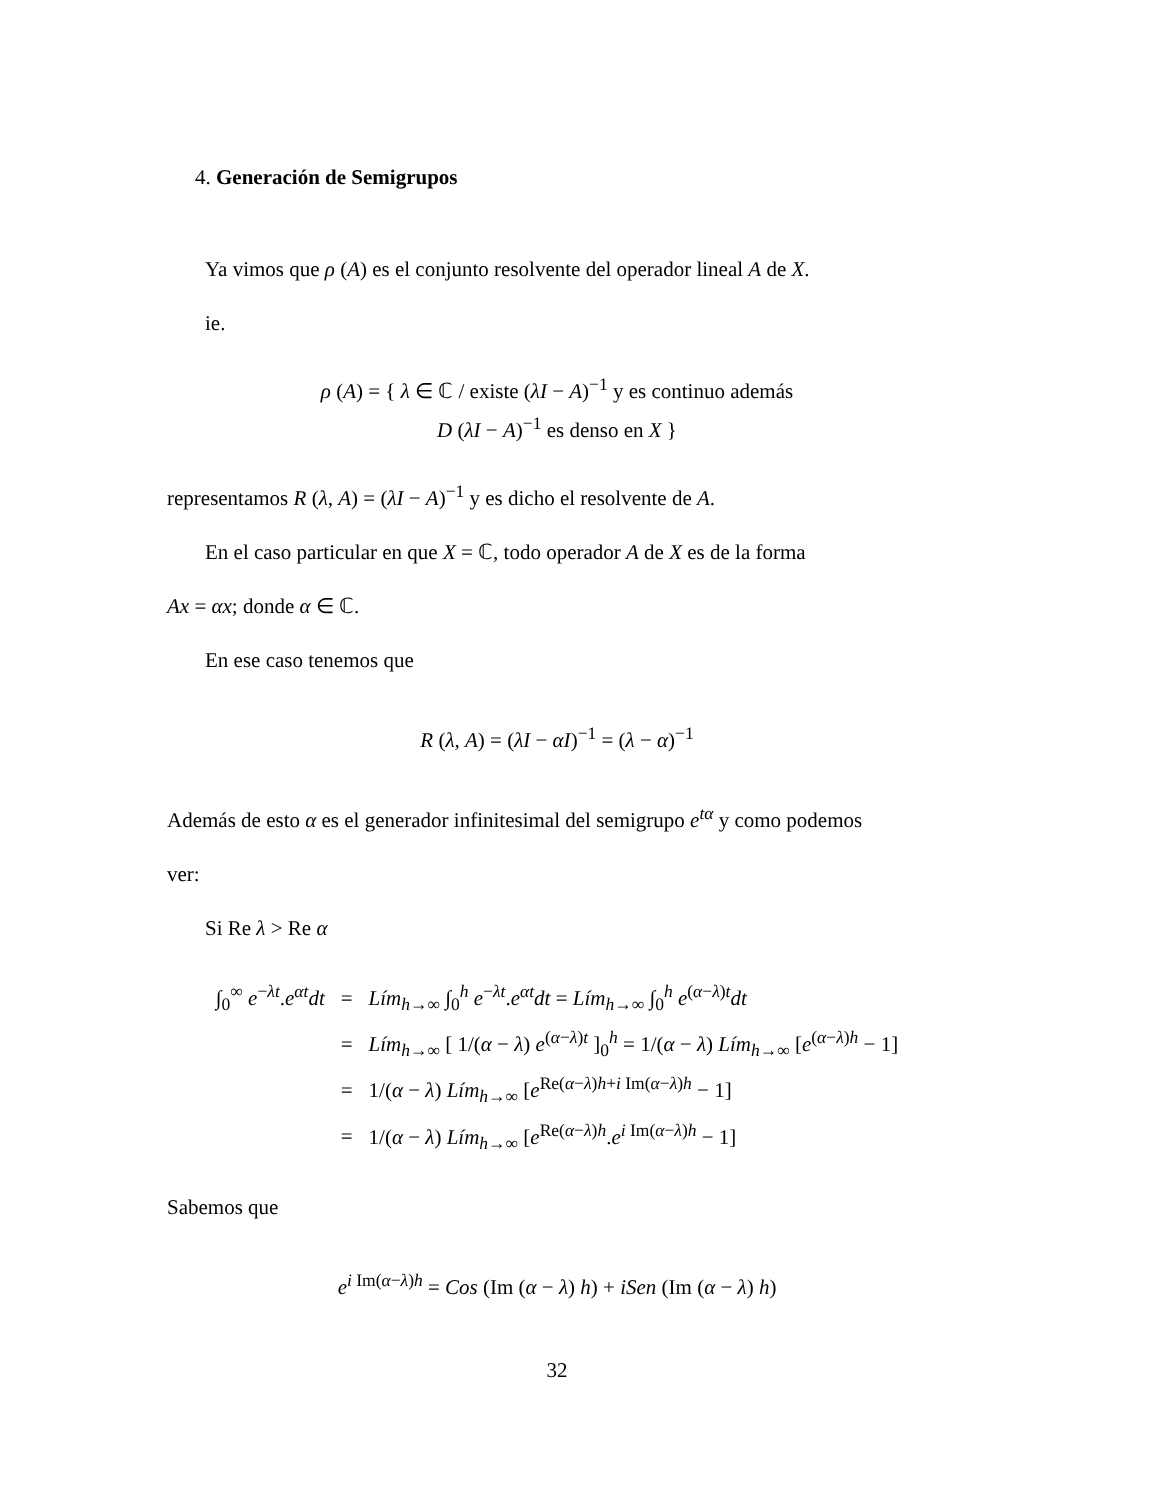4. Generación de Semigrupos
Ya vimos que ρ (A) es el conjunto resolvente del operador lineal A de X.
ie.
ρ (A) = { λ ∈ ℂ / existe (λI − A)<sup>−1</sup> y es continuo además
D (λI − A)<sup>−1</sup> es denso en X }
representamos R (λ, A) = (λI − A)<sup>−1</sup> y es dicho el resolvente de A.
En el caso particular en que X = ℂ, todo operador A de X es de la forma
Ax = αx; donde α ∈ ℂ.
En ese caso tenemos que
R (λ, A) = (λI − αI)<sup>−1</sup> = (λ − α)<sup>−1</sup>
Además de esto α es el generador infinitesimal del semigrupo e<sup>tα</sup> y como podemos
ver:
Si Re λ > Re α
| ∫<sub>0</sub><sup>∞</sup> e<sup>−λt</sup>. e<sup>αt</sup> dt | = | Lím<sub>h→∞</sub> ∫<sub>0</sub><sup>h</sup> e<sup>−λt</sup>. e<sup>αt</sup> dt = Lím<sub>h→∞</sub> ∫<sub>0</sub><sup>h</sup> e<sup>(α−λ)t</sup> dt |
| | = | Lím<sub>h→∞</sub> [ 1/( α − λ ) e<sup>(α−λ)t</sup> ]<sub>0</sub><sup>h</sup> = 1/( α − λ ) Lím<sub>h→∞</sub> [ e<sup>(α−λ)h</sup> − 1] |
| | = | 1/( α − λ ) Lím<sub>h→∞</sub> [ e<sup>Re(α−λ)h+i Im(α−λ)h</sup> − 1] |
| | = | 1/( α − λ ) Lím<sub>h→∞</sub> [ e<sup>Re(α−λ)h</sup>. e<sup>i Im(α−λ)h</sup> − 1] |
Sabemos que
e<sup>i Im(α−λ)h</sup> = Cos (Im (α − λ) h) + iSen (Im (α − λ) h)
32